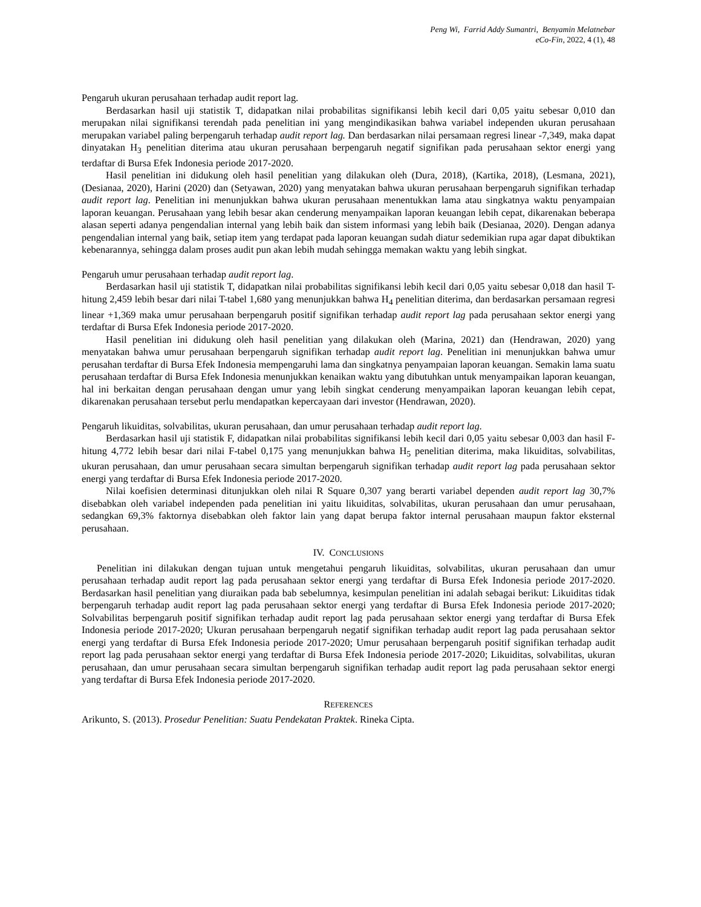Peng Wi, Farrid Addy Sumantri, Benyamin Melatnebar
eCo-Fin, 2022, 4 (1), 48
Pengaruh ukuran perusahaan terhadap audit report lag.
Berdasarkan hasil uji statistik T, didapatkan nilai probabilitas signifikansi lebih kecil dari 0,05 yaitu sebesar 0,010 dan merupakan nilai signifikansi terendah pada penelitian ini yang mengindikasikan bahwa variabel independen ukuran perusahaan merupakan variabel paling berpengaruh terhadap audit report lag. Dan berdasarkan nilai persamaan regresi linear -7,349, maka dapat dinyatakan H<sub>3</sub> penelitian diterima atau ukuran perusahaan berpengaruh negatif signifikan pada perusahaan sektor energi yang terdaftar di Bursa Efek Indonesia periode 2017-2020.
Hasil penelitian ini didukung oleh hasil penelitian yang dilakukan oleh (Dura, 2018), (Kartika, 2018), (Lesmana, 2021), (Desianaa, 2020), Harini (2020) dan (Setyawan, 2020) yang menyatakan bahwa ukuran perusahaan berpengaruh signifikan terhadap audit report lag. Penelitian ini menunjukkan bahwa ukuran perusahaan menentukkan lama atau singkatnya waktu penyampaian laporan keuangan. Perusahaan yang lebih besar akan cenderung menyampaikan laporan keuangan lebih cepat, dikarenakan beberapa alasan seperti adanya pengendalian internal yang lebih baik dan sistem informasi yang lebih baik (Desianaa, 2020). Dengan adanya pengendalian internal yang baik, setiap item yang terdapat pada laporan keuangan sudah diatur sedemikian rupa agar dapat dibuktikan kebenarannya, sehingga dalam proses audit pun akan lebih mudah sehingga memakan waktu yang lebih singkat.
Pengaruh umur perusahaan terhadap audit report lag.
Berdasarkan hasil uji statistik T, didapatkan nilai probabilitas signifikansi lebih kecil dari 0,05 yaitu sebesar 0,018 dan hasil T-hitung 2,459 lebih besar dari nilai T-tabel 1,680 yang menunjukkan bahwa H<sub>4</sub> penelitian diterima, dan berdasarkan persamaan regresi linear +1,369 maka umur perusahaan berpengaruh positif signifikan terhadap audit report lag pada perusahaan sektor energi yang terdaftar di Bursa Efek Indonesia periode 2017-2020.
Hasil penelitian ini didukung oleh hasil penelitian yang dilakukan oleh (Marina, 2021) dan (Hendrawan, 2020) yang menyatakan bahwa umur perusahaan berpengaruh signifikan terhadap audit report lag. Penelitian ini menunjukkan bahwa umur perusahan terdaftar di Bursa Efek Indonesia mempengaruhi lama dan singkatnya penyampaian laporan keuangan. Semakin lama suatu perusahaan terdaftar di Bursa Efek Indonesia menunjukkan kenaikan waktu yang dibutuhkan untuk menyampaikan laporan keuangan, hal ini berkaitan dengan perusahaan dengan umur yang lebih singkat cenderung menyampaikan laporan keuangan lebih cepat, dikarenakan perusahaan tersebut perlu mendapatkan kepercayaan dari investor (Hendrawan, 2020).
Pengaruh likuiditas, solvabilitas, ukuran perusahaan, dan umur perusahaan terhadap audit report lag.
Berdasarkan hasil uji statistik F, didapatkan nilai probabilitas signifikansi lebih kecil dari 0,05 yaitu sebesar 0,003 dan hasil F-hitung 4,772 lebih besar dari nilai F-tabel 0,175 yang menunjukkan bahwa H<sub>5</sub> penelitian diterima, maka likuiditas, solvabilitas, ukuran perusahaan, dan umur perusahaan secara simultan berpengaruh signifikan terhadap audit report lag pada perusahaan sektor energi yang terdaftar di Bursa Efek Indonesia periode 2017-2020.
Nilai koefisien determinasi ditunjukkan oleh nilai R Square 0,307 yang berarti variabel dependen audit report lag 30,7% disebabkan oleh variabel independen pada penelitian ini yaitu likuiditas, solvabilitas, ukuran perusahaan dan umur perusahaan, sedangkan 69,3% faktornya disebabkan oleh faktor lain yang dapat berupa faktor internal perusahaan maupun faktor eksternal perusahaan.
IV. CONCLUSIONS
Penelitian ini dilakukan dengan tujuan untuk mengetahui pengaruh likuiditas, solvabilitas, ukuran perusahaan dan umur perusahaan terhadap audit report lag pada perusahaan sektor energi yang terdaftar di Bursa Efek Indonesia periode 2017-2020. Berdasarkan hasil penelitian yang diuraikan pada bab sebelumnya, kesimpulan penelitian ini adalah sebagai berikut: Likuiditas tidak berpengaruh terhadap audit report lag pada perusahaan sektor energi yang terdaftar di Bursa Efek Indonesia periode 2017-2020; Solvabilitas berpengaruh positif signifikan terhadap audit report lag pada perusahaan sektor energi yang terdaftar di Bursa Efek Indonesia periode 2017-2020; Ukuran perusahaan berpengaruh negatif signifikan terhadap audit report lag pada perusahaan sektor energi yang terdaftar di Bursa Efek Indonesia periode 2017-2020; Umur perusahaan berpengaruh positif signifikan terhadap audit report lag pada perusahaan sektor energi yang terdaftar di Bursa Efek Indonesia periode 2017-2020; Likuiditas, solvabilitas, ukuran perusahaan, dan umur perusahaan secara simultan berpengaruh signifikan terhadap audit report lag pada perusahaan sektor energi yang terdaftar di Bursa Efek Indonesia periode 2017-2020.
REFERENCES
Arikunto, S. (2013). Prosedur Penelitian: Suatu Pendekatan Praktek. Rineka Cipta.